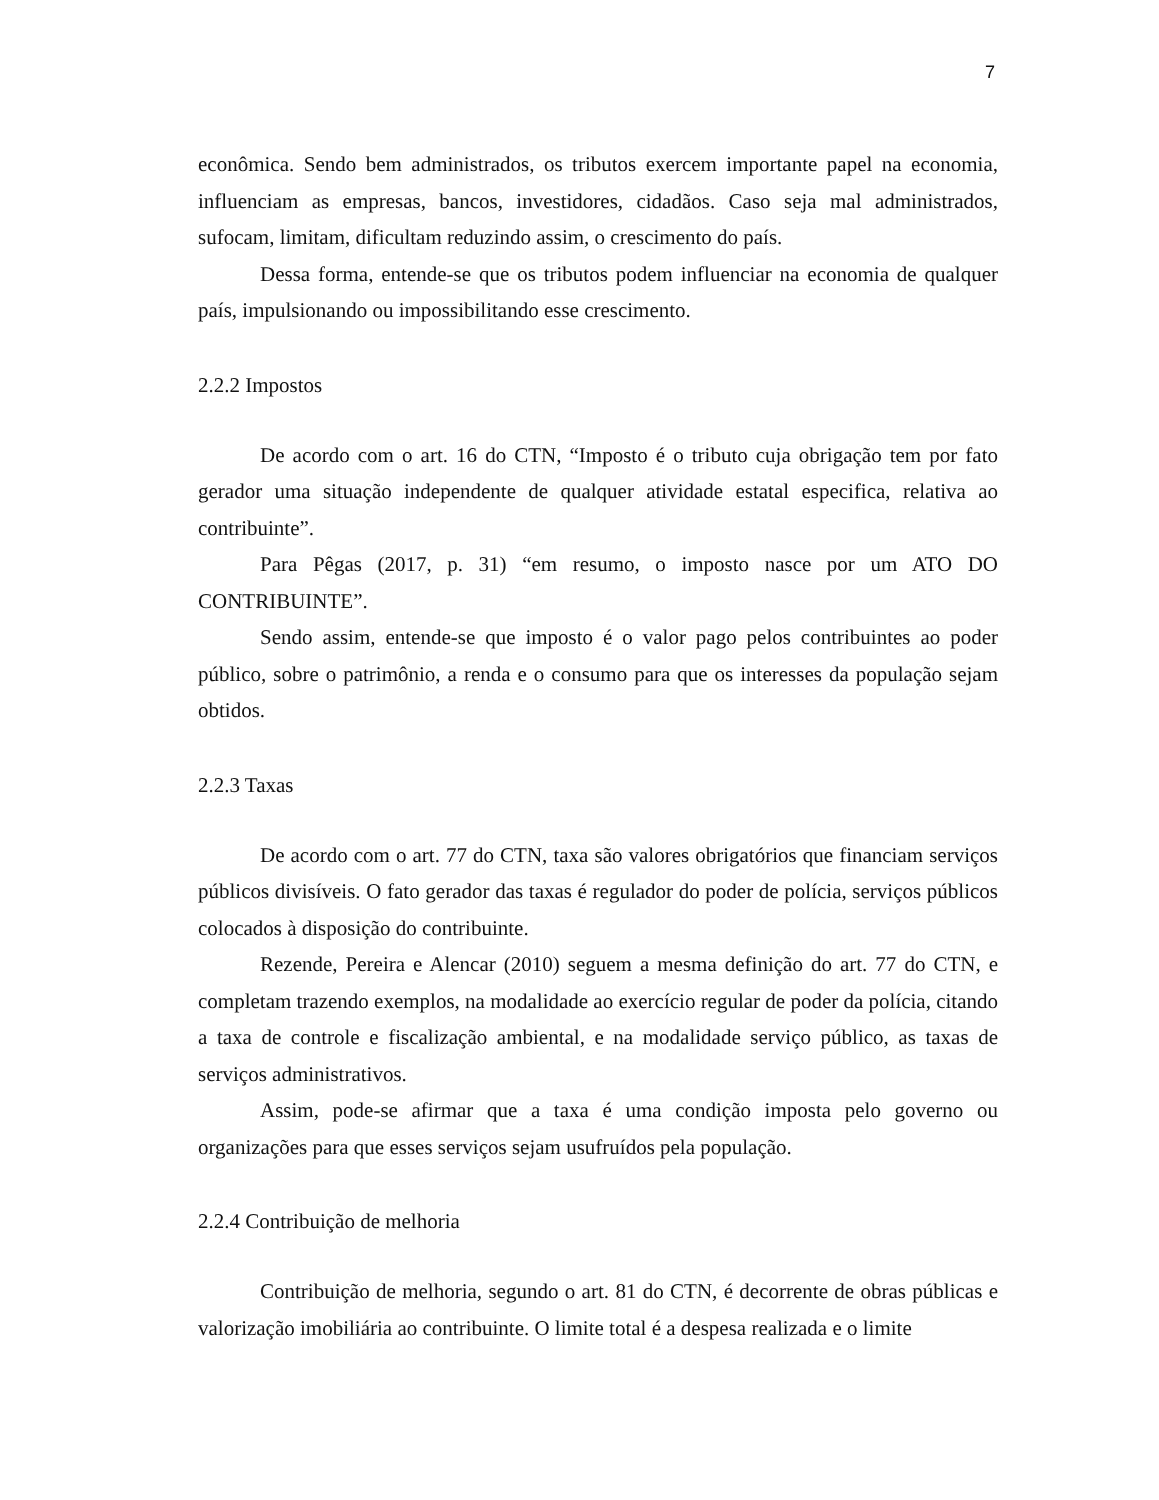7
econômica. Sendo bem administrados, os tributos exercem importante papel na economia, influenciam as empresas, bancos, investidores, cidadãos. Caso seja mal administrados, sufocam, limitam, dificultam reduzindo assim, o crescimento do país.
Dessa forma, entende-se que os tributos podem influenciar na economia de qualquer país, impulsionando ou impossibilitando esse crescimento.
2.2.2 Impostos
De acordo com o art. 16 do CTN, “Imposto é o tributo cuja obrigação tem por fato gerador uma situação independente de qualquer atividade estatal especifica, relativa ao contribuinte”.
Para Pêgas (2017, p. 31) “em resumo, o imposto nasce por um ATO DO CONTRIBUINTE”.
Sendo assim, entende-se que imposto é o valor pago pelos contribuintes ao poder público, sobre o patrimônio, a renda e o consumo para que os interesses da população sejam obtidos.
2.2.3 Taxas
De acordo com o art. 77 do CTN, taxa são valores obrigatórios que financiam serviços públicos divisíveis. O fato gerador das taxas é regulador do poder de polícia, serviços públicos colocados à disposição do contribuinte.
Rezende, Pereira e Alencar (2010) seguem a mesma definição do art. 77 do CTN, e completam trazendo exemplos, na modalidade ao exercício regular de poder da polícia, citando a taxa de controle e fiscalização ambiental, e na modalidade serviço público, as taxas de serviços administrativos.
Assim, pode-se afirmar que a taxa é uma condição imposta pelo governo ou organizações para que esses serviços sejam usufruídos pela população.
2.2.4 Contribuição de melhoria
Contribuição de melhoria, segundo o art. 81 do CTN, é decorrente de obras públicas e valorização imobiliária ao contribuinte. O limite total é a despesa realizada e o limite